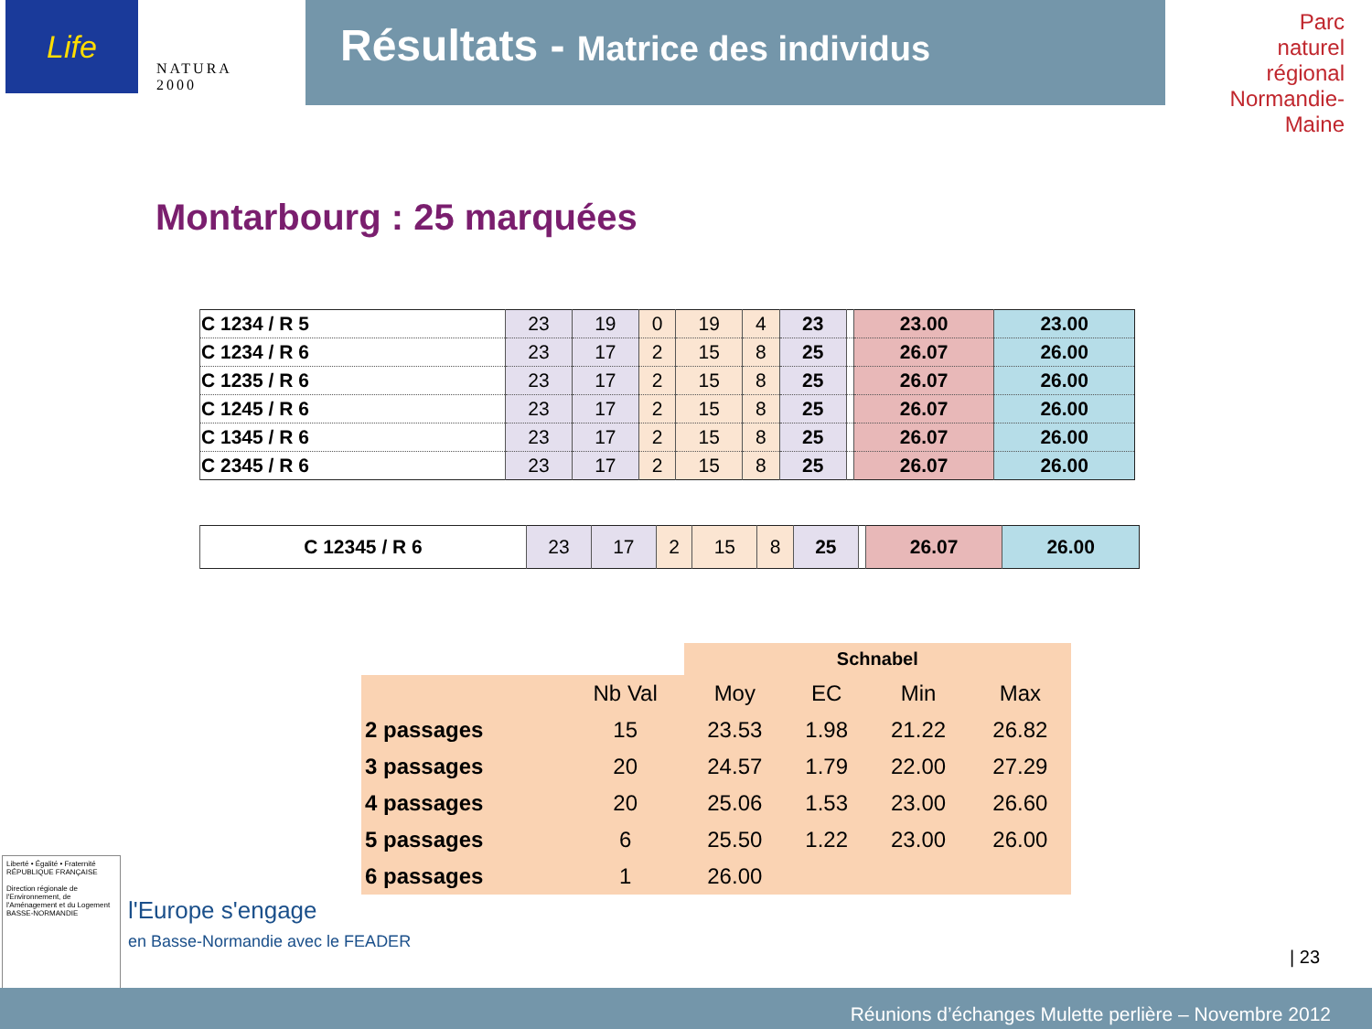Life
NATURA 2000
Résultats - Matrice des individus
Parc
naturel
régional
Normandie-Maine
Montarbourg : 25 marquées
| C 1234 / R 5 | 23 | 19 | 0 | 19 | 4 | 23 | | 23.00 | 23.00 |
| C 1234 / R 6 | 23 | 17 | 2 | 15 | 8 | 25 | | 26.07 | 26.00 |
| C 1235 / R 6 | 23 | 17 | 2 | 15 | 8 | 25 | | 26.07 | 26.00 |
| C 1245 / R 6 | 23 | 17 | 2 | 15 | 8 | 25 | | 26.07 | 26.00 |
| C 1345 / R 6 | 23 | 17 | 2 | 15 | 8 | 25 | | 26.07 | 26.00 |
| C 2345 / R 6 | 23 | 17 | 2 | 15 | 8 | 25 | | 26.07 | 26.00 |
| C 12345 / R 6 | 23 | 17 | 2 | 15 | 8 | 25 | | 26.07 | 26.00 |
| | | Schnabel | | | |
| --- | --- | --- | --- | --- | --- |
| | Nb Val | Moy | EC | Min | Max |
| 2 passages | 15 | 23.53 | 1.98 | 21.22 | 26.82 |
| 3 passages | 20 | 24.57 | 1.79 | 22.00 | 27.29 |
| 4 passages | 20 | 25.06 | 1.53 | 23.00 | 26.60 |
| 5 passages | 6 | 25.50 | 1.22 | 23.00 | 26.00 |
| 6 passages | 1 | 26.00 | | | |
Liberté • Égalité • Fraternité
RÉPUBLIQUE FRANÇAISE
Direction régionale de l'Environnement, de l'Aménagement et du Logement
BASSE-NORMANDIE
l'Europe s'engage
en Basse-Normandie avec le FEADER
| 23
Réunions d’échanges Mulette perlière – Novembre 2012